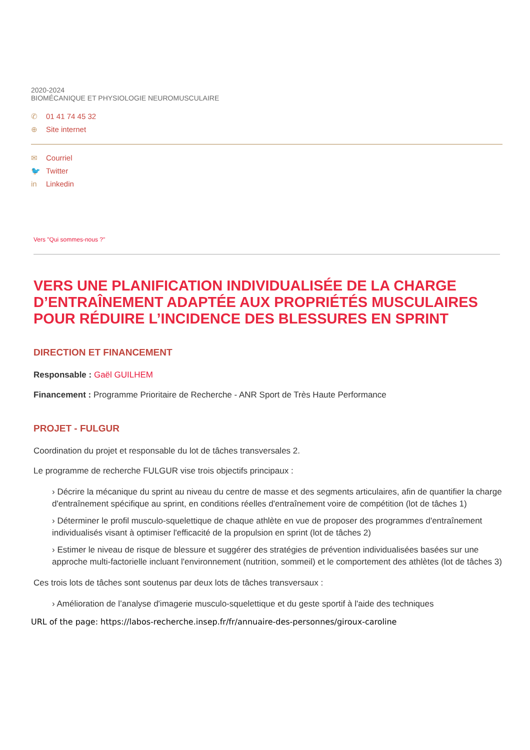2020-2024
BIOMÉCANIQUE ET PHYSIOLOGIE NEUROMUSCULAIRE
✆ 01 41 74 45 32
⊕ Site internet
✉ Courriel
🐦 Twitter
in Linkedin
Vers "Qui sommes-nous ?"
VERS UNE PLANIFICATION INDIVIDUALISÉE DE LA CHARGE D’ENTRAÎNEMENT ADAPTÉE AUX PROPRIÉTÉS MUSCULAIRES POUR RÉDUIRE L’INCIDENCE DES BLESSURES EN SPRINT
DIRECTION ET FINANCEMENT
Responsable : Gaël GUILHEM
Financement : Programme Prioritaire de Recherche - ANR Sport de Très Haute Performance
PROJET - FULGUR
Coordination du projet et responsable du lot de tâches transversales 2.
Le programme de recherche FULGUR vise trois objectifs principaux :
› Décrire la mécanique du sprint au niveau du centre de masse et des segments articulaires, afin de quantifier la charge d'entraînement spécifique au sprint, en conditions réelles d'entraînement voire de compétition (lot de tâches 1)
› Déterminer le profil musculo-squelettique de chaque athlète en vue de proposer des programmes d'entraînement individualisés visant à optimiser l'efficacité de la propulsion en sprint (lot de tâches 2)
› Estimer le niveau de risque de blessure et suggérer des stratégies de prévention individualisées basées sur une approche multi-factorielle incluant l'environnement (nutrition, sommeil) et le comportement des athlètes (lot de tâches 3)
Ces trois lots de tâches sont soutenus par deux lots de tâches transversaux :
› Amélioration de l’analyse d'imagerie musculo-squelettique et du geste sportif à l'aide des techniques
URL of the page: https://labos-recherche.insep.fr/fr/annuaire-des-personnes/giroux-caroline